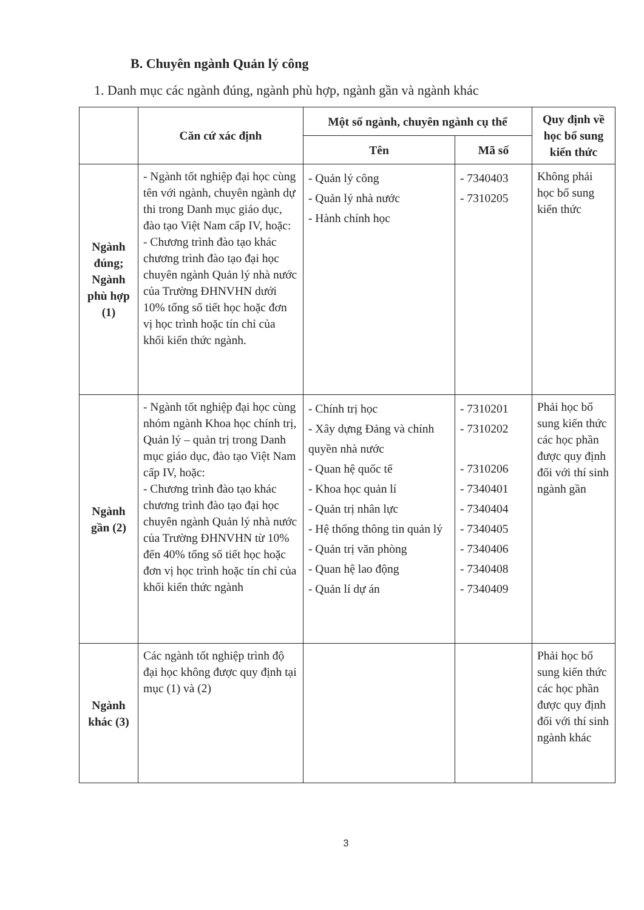B. Chuyên ngành Quản lý công
1. Danh mục các ngành đúng, ngành phù hợp, ngành gần và ngành khác
| | Căn cứ xác định | Một số ngành, chuyên ngành cụ thể | | Quy định về học bổ sung kiến thức |
| --- | --- | --- | --- | --- |
| | | Tên | Mã số | |
| Ngành đúng; Ngành phù hợp (1) | - Ngành tốt nghiệp đại học cùng tên với ngành, chuyên ngành dự thi trong Danh mục giáo dục, đào tạo Việt Nam cấp IV, hoặc: - Chương trình đào tạo khác chương trình đào tạo đại học chuyên ngành Quản lý nhà nước của Trường ĐHNVHN dưới 10% tổng số tiết học hoặc đơn vị học trình hoặc tín chỉ của khối kiến thức ngành. | - Quản lý công - Quản lý nhà nước - Hành chính học | - 7340403 - 7310205 | Không phải học bổ sung kiến thức |
| Ngành gần (2) | - Ngành tốt nghiệp đại học cùng nhóm ngành Khoa học chính trị, Quản lý – quản trị trong Danh mục giáo dục, đào tạo Việt Nam cấp IV, hoặc: - Chương trình đào tạo khác chương trình đào tạo đại học chuyên ngành Quản lý nhà nước của Trường ĐHNVHN từ 10% đến 40% tổng số tiết học hoặc đơn vị học trình hoặc tín chỉ của khối kiến thức ngành | - Chính trị học - Xây dựng Đảng và chính quyền nhà nước - Quan hệ quốc tế - Khoa học quản lí - Quản trị nhân lực - Hệ thống thông tin quản lý - Quản trị văn phòng - Quan hệ lao động - Quản lí dự án | - 7310201 - 7310202 - 7310206 - 7340401 - 7340404 - 7340405 - 7340406 - 7340408 - 7340409 | Phải học bổ sung kiến thức các học phần được quy định đối với thí sinh ngành gần |
| Ngành khác (3) | Các ngành tốt nghiệp trình độ đại học không được quy định tại mục (1) và (2) | | | Phải học bổ sung kiến thức các học phần được quy định đối với thí sinh ngành khác |
3